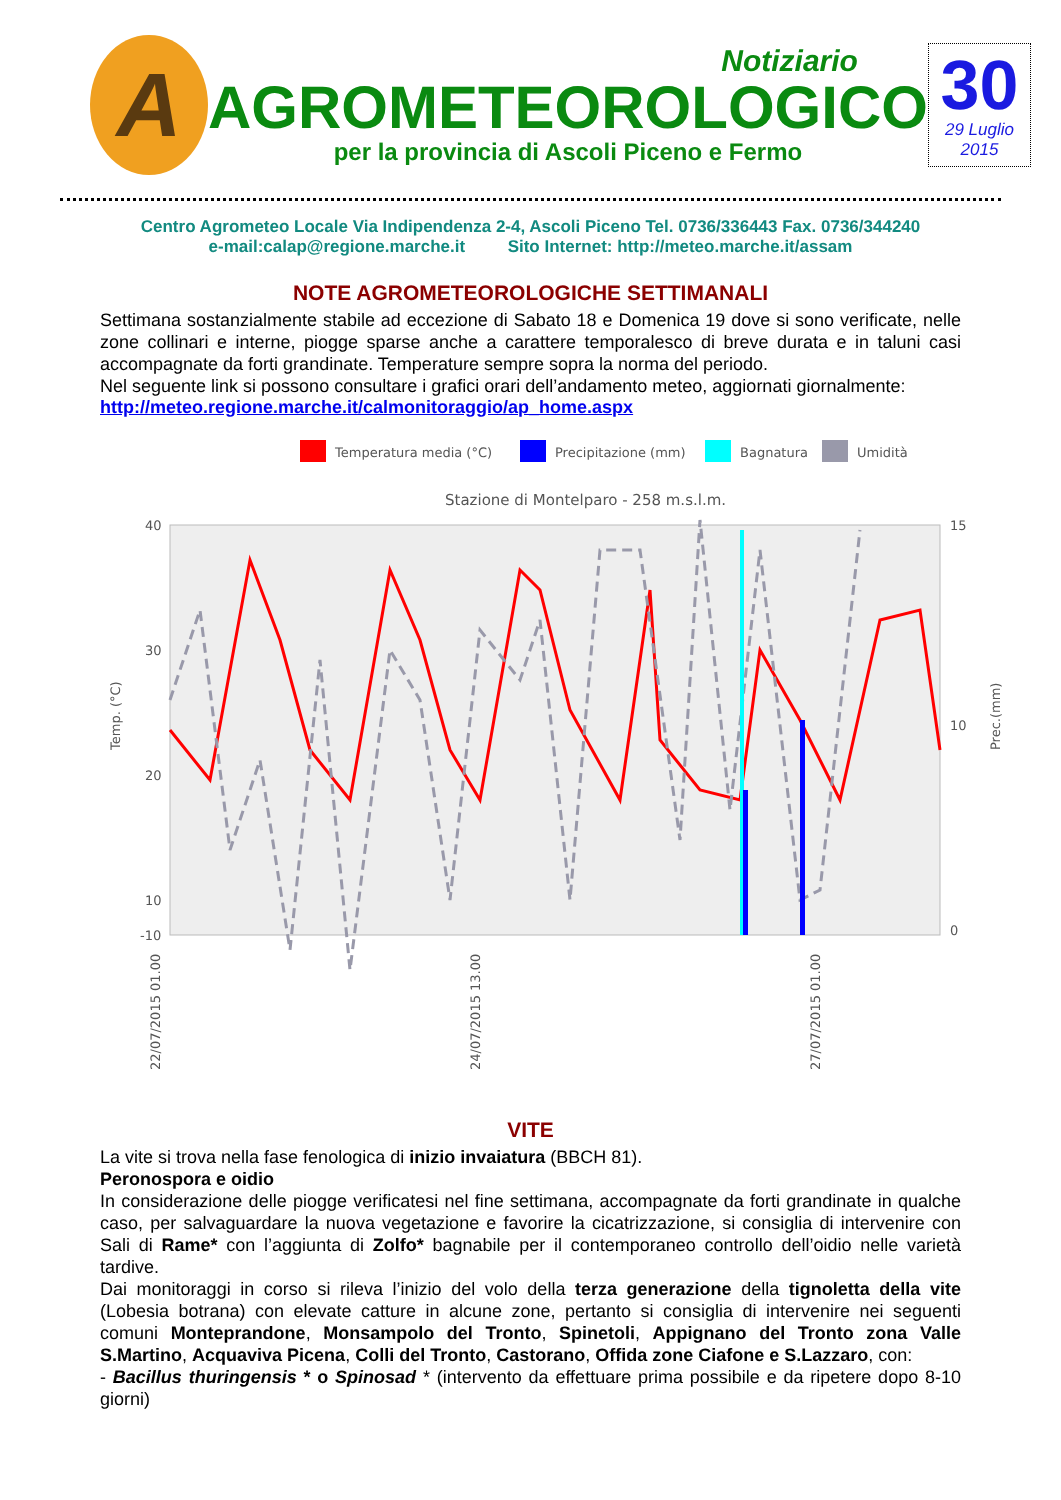A
Notiziario
AGROMETEOROLOGICO
per la provincia di Ascoli Piceno e Fermo
30
29 Luglio
2015
Centro Agrometeo Locale Via Indipendenza 2-4, Ascoli Piceno Tel. 0736/336443 Fax. 0736/344240
e-mail:calap@regione.marche.it Sito Internet: http://meteo.marche.it/assam
NOTE AGROMETEOROLOGICHE SETTIMANALI
Settimana sostanzialmente stabile ad eccezione di Sabato 18 e Domenica 19 dove si sono verificate, nelle zone collinari e interne, piogge sparse anche a carattere temporalesco di breve durata e in taluni casi accompagnate da forti grandinate. Temperature sempre sopra la norma del periodo.
Nel seguente link si possono consultare i grafici orari dell’andamento meteo, aggiornati giornalmente:
http://meteo.regione.marche.it/calmonitoraggio/ap_home.aspx
Temperatura media (°C)
Precipitazione (mm)
Bagnatura
Umidità
Stazione di Montelparo - 258 m.s.l.m.
40
30
20
10
-10
15
10
0
Temp. (°C)
Prec.(mm)
22/07/2015 01.00
24/07/2015 13.00
27/07/2015 01.00
VITE
La vite si trova nella fase fenologica di inizio invaiatura (BBCH 81).
Peronospora e oidio
In considerazione delle piogge verificatesi nel fine settimana, accompagnate da forti grandinate in qualche caso, per salvaguardare la nuova vegetazione e favorire la cicatrizzazione, si consiglia di intervenire con Sali di Rame* con l’aggiunta di Zolfo* bagnabile per il contemporaneo controllo dell’oidio nelle varietà tardive.
Dai monitoraggi in corso si rileva l’inizio del volo della terza generazione della tignoletta della vite (Lobesia botrana) con elevate catture in alcune zone, pertanto si consiglia di intervenire nei seguenti comuni Monteprandone, Monsampolo del Tronto, Spinetoli, Appignano del Tronto zona Valle S.Martino, Acquaviva Picena, Colli del Tronto, Castorano, Offida zone Ciafone e S.Lazzaro, con:
- Bacillus thuringensis * o Spinosad * (intervento da effettuare prima possibile e da ripetere dopo 8-10 giorni)